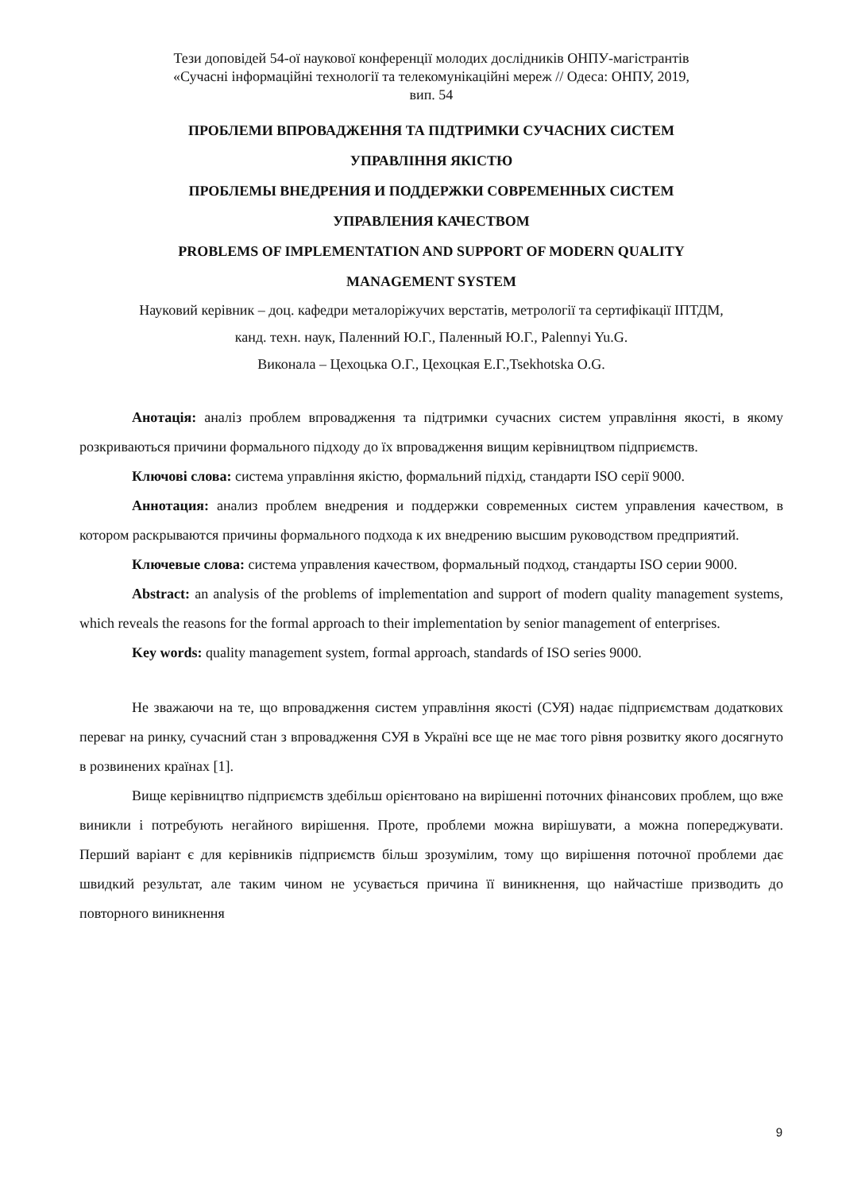Тези доповідей 54-ої наукової конференції молодих дослідників ОНПУ-магістрантів
«Сучасні інформаційні технології та телекомунікаційні мереж // Одеса: ОНПУ, 2019,
вип. 54
ПРОБЛЕМИ ВПРОВАДЖЕННЯ ТА ПІДТРИМКИ СУЧАСНИХ СИСТЕМ
УПРАВЛІННЯ ЯКІСТЮ
ПРОБЛЕМЫ ВНЕДРЕНИЯ И ПОДДЕРЖКИ СОВРЕМЕННЫХ СИСТЕМ
УПРАВЛЕНИЯ КАЧЕСТВОМ
PROBLEMS OF IMPLEMENTATION AND SUPPORT OF MODERN QUALITY
MANAGEMENT SYSTEM
Науковий керівник – доц. кафедри металоріжучих верстатів, метрології та сертифікації ІПТДМ,
канд. техн. наук, Паленний Ю.Г., Паленный Ю.Г., Palennyi Yu.G.
Виконала – Цехоцька О.Г., Цехоцкая Е.Г.,Tsekhotska O.G.
Анотація: аналіз проблем впровадження та підтримки сучасних систем управління якості, в якому розкриваються причини формального підходу до їх впровадження вищим керівництвом підприємств.
Ключові слова: система управління якістю, формальний підхід, стандарти ISO серії 9000.
Аннотация: анализ проблем внедрения и поддержки современных систем управления качеством, в котором раскрываются причины формального подхода к их внедрению высшим руководством предприятий.
Ключевые слова: система управления качеством, формальный подход, стандарты ISO серии 9000.
Abstract: an analysis of the problems of implementation and support of modern quality management systems, which reveals the reasons for the formal approach to their implementation by senior management of enterprises.
Key words: quality management system, formal approach, standards of ISO series 9000.
Не зважаючи на те, що впровадження систем управління якості (СУЯ) надає підприємствам додаткових переваг на ринку, сучасний стан з впровадження СУЯ в Україні все ще не має того рівня розвитку якого досягнуто в розвинених країнах [1].
Вище керівництво підприємств здебільш орієнтовано на вирішенні поточних фінансових проблем, що вже виникли і потребують негайного вирішення. Проте, проблеми можна вирішувати, а можна попереджувати. Перший варіант є для керівників підприємств більш зрозумілим, тому що вирішення поточної проблеми дає швидкий результат, але таким чином не усувається причина її виникнення, що найчастіше призводить до повторного виникнення
9